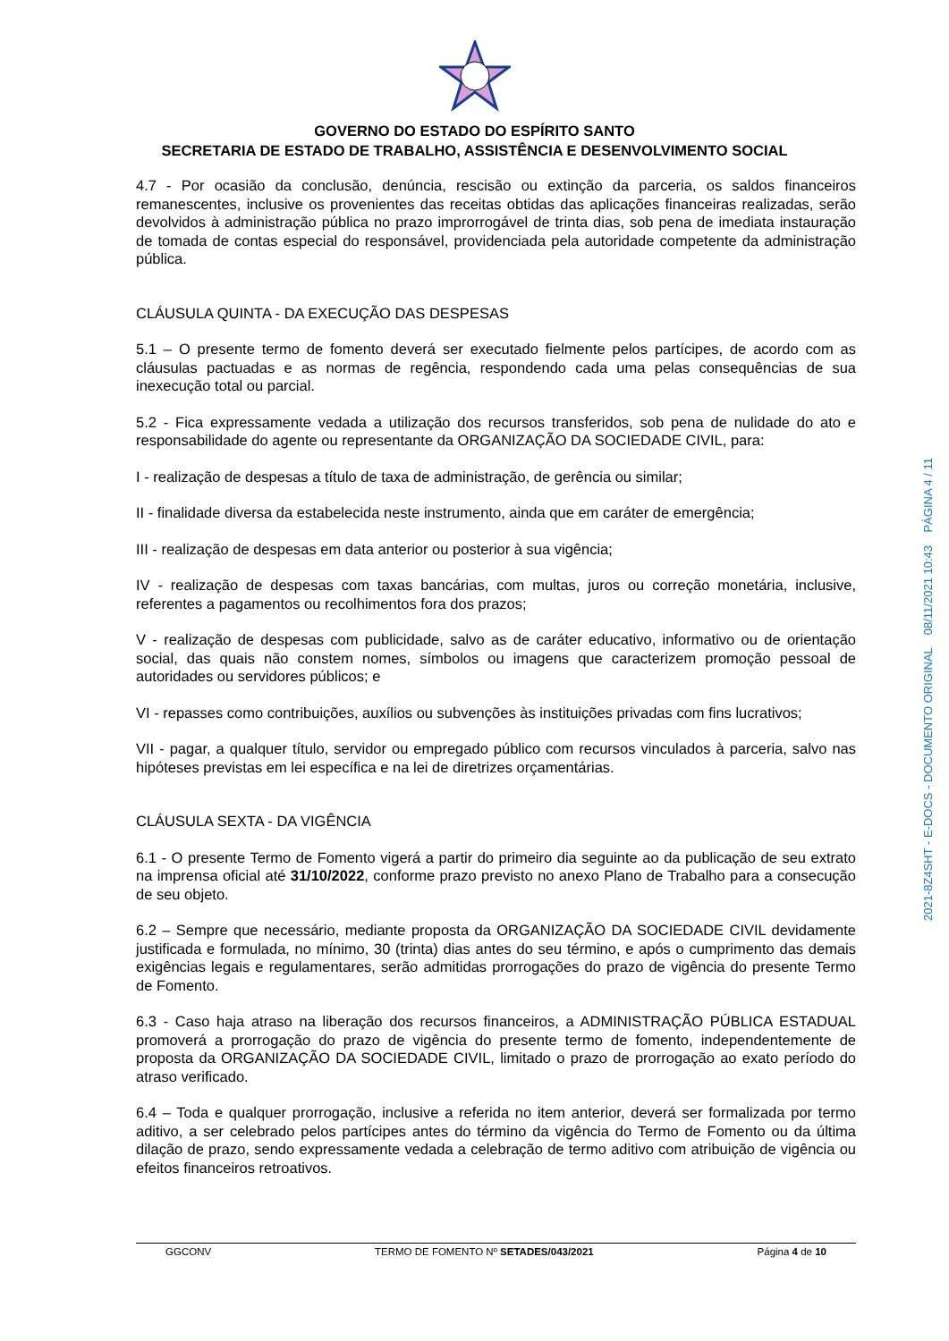GOVERNO DO ESTADO DO ESPÍRITO SANTO
SECRETARIA DE ESTADO DE TRABALHO, ASSISTÊNCIA E DESENVOLVIMENTO SOCIAL
4.7 - Por ocasião da conclusão, denúncia, rescisão ou extinção da parceria, os saldos financeiros remanescentes, inclusive os provenientes das receitas obtidas das aplicações financeiras realizadas, serão devolvidos à administração pública no prazo improrrogável de trinta dias, sob pena de imediata instauração de tomada de contas especial do responsável, providenciada pela autoridade competente da administração pública.
CLÁUSULA QUINTA - DA EXECUÇÃO DAS DESPESAS
5.1 – O presente termo de fomento deverá ser executado fielmente pelos partícipes, de acordo com as cláusulas pactuadas e as normas de regência, respondendo cada uma pelas consequências de sua inexecução total ou parcial.
5.2 - Fica expressamente vedada a utilização dos recursos transferidos, sob pena de nulidade do ato e responsabilidade do agente ou representante da ORGANIZAÇÃO DA SOCIEDADE CIVIL, para:
I - realização de despesas a título de taxa de administração, de gerência ou similar;
II - finalidade diversa da estabelecida neste instrumento, ainda que em caráter de emergência;
III - realização de despesas em data anterior ou posterior à sua vigência;
IV - realização de despesas com taxas bancárias, com multas, juros ou correção monetária, inclusive, referentes a pagamentos ou recolhimentos fora dos prazos;
V - realização de despesas com publicidade, salvo as de caráter educativo, informativo ou de orientação social, das quais não constem nomes, símbolos ou imagens que caracterizem promoção pessoal de autoridades ou servidores públicos; e
VI - repasses como contribuições, auxílios ou subvenções às instituições privadas com fins lucrativos;
VII - pagar, a qualquer título, servidor ou empregado público com recursos vinculados à parceria, salvo nas hipóteses previstas em lei específica e na lei de diretrizes orçamentárias.
CLÁUSULA SEXTA - DA VIGÊNCIA
6.1 - O presente Termo de Fomento vigerá a partir do primeiro dia seguinte ao da publicação de seu extrato na imprensa oficial até 31/10/2022, conforme prazo previsto no anexo Plano de Trabalho para a consecução de seu objeto.
6.2 – Sempre que necessário, mediante proposta da ORGANIZAÇÃO DA SOCIEDADE CIVIL devidamente justificada e formulada, no mínimo, 30 (trinta) dias antes do seu término, e após o cumprimento das demais exigências legais e regulamentares, serão admitidas prorrogações do prazo de vigência do presente Termo de Fomento.
6.3 - Caso haja atraso na liberação dos recursos financeiros, a ADMINISTRAÇÃO PÚBLICA ESTADUAL promoverá a prorrogação do prazo de vigência do presente termo de fomento, independentemente de proposta da ORGANIZAÇÃO DA SOCIEDADE CIVIL, limitado o prazo de prorrogação ao exato período do atraso verificado.
6.4 – Toda e qualquer prorrogação, inclusive a referida no item anterior, deverá ser formalizada por termo aditivo, a ser celebrado pelos partícipes antes do término da vigência do Termo de Fomento ou da última dilação de prazo, sendo expressamente vedada a celebração de termo aditivo com atribuição de vigência ou efeitos financeiros retroativos.
2021-8Z4SHT - E-DOCS - DOCUMENTO ORIGINAL 08/11/2021 10:43 PÁGINA 4 / 11
GGCONV TERMO DE FOMENTO Nº SETADES/043/2021 Página 4 de 10